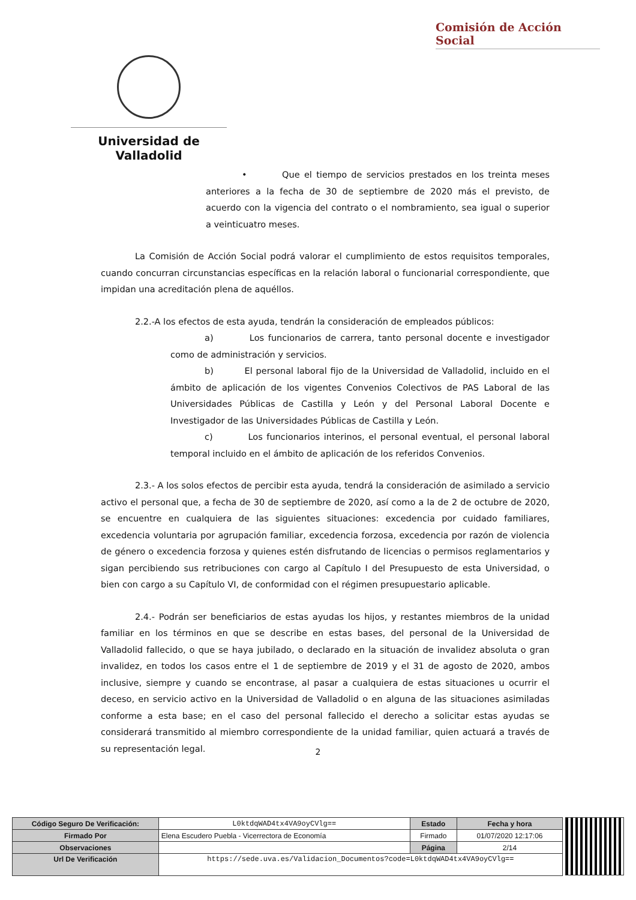Comisión de Acción Social
Universidad de Valladolid
• Que el tiempo de servicios prestados en los treinta meses anteriores a la fecha de 30 de septiembre de 2020 más el previsto, de acuerdo con la vigencia del contrato o el nombramiento, sea igual o superior a veinticuatro meses.
La Comisión de Acción Social podrá valorar el cumplimiento de estos requisitos temporales, cuando concurran circunstancias específicas en la relación laboral o funcionarial correspondiente, que impidan una acreditación plena de aquéllos.
2.2.-A los efectos de esta ayuda, tendrán la consideración de empleados públicos:
a) Los funcionarios de carrera, tanto personal docente e investigador como de administración y servicios.
b) El personal laboral fijo de la Universidad de Valladolid, incluido en el ámbito de aplicación de los vigentes Convenios Colectivos de PAS Laboral de las Universidades Públicas de Castilla y León y del Personal Laboral Docente e Investigador de las Universidades Públicas de Castilla y León.
c) Los funcionarios interinos, el personal eventual, el personal laboral temporal incluido en el ámbito de aplicación de los referidos Convenios.
2.3.- A los solos efectos de percibir esta ayuda, tendrá la consideración de asimilado a servicio activo el personal que, a fecha de 30 de septiembre de 2020, así como a la de 2 de octubre de 2020, se encuentre en cualquiera de las siguientes situaciones: excedencia por cuidado familiares, excedencia voluntaria por agrupación familiar, excedencia forzosa, excedencia por razón de violencia de género o excedencia forzosa y quienes estén disfrutando de licencias o permisos reglamentarios y sigan percibiendo sus retribuciones con cargo al Capítulo I del Presupuesto de esta Universidad, o bien con cargo a su Capítulo VI, de conformidad con el régimen presupuestario aplicable.
2.4.- Podrán ser beneficiarios de estas ayudas los hijos, y restantes miembros de la unidad familiar en los términos en que se describe en estas bases, del personal de la Universidad de Valladolid fallecido, o que se haya jubilado, o declarado en la situación de invalidez absoluta o gran invalidez, en todos los casos entre el 1 de septiembre de 2019 y el 31 de agosto de 2020, ambos inclusive, siempre y cuando se encontrase, al pasar a cualquiera de estas situaciones u ocurrir el deceso, en servicio activo en la Universidad de Valladolid o en alguna de las situaciones asimiladas conforme a esta base; en el caso del personal fallecido el derecho a solicitar estas ayudas se considerará transmitido al miembro correspondiente de la unidad familiar, quien actuará a través de su representación legal.
2
| Código Seguro De Verificación: | L0ktdqWAD4tx4VA9oyCVlg== | Estado | Fecha y hora |
| Firmado Por | Elena Escudero Puebla - Vicerrectora de Economía | Firmado | 01/07/2020 12:17:06 |
| Observaciones | | Página | 2/14 |
| Url De Verificación | https://sede.uva.es/Validacion_Documentos?code=L0ktdqWAD4tx4VA9oyCVlg== | | |